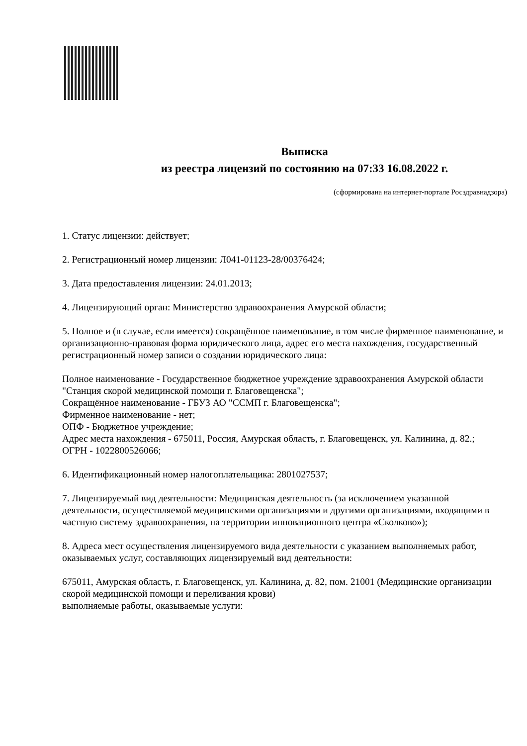Выписка
из реестра лицензий по состоянию на 07:33 16.08.2022 г.
(сформирована на интернет-портале Росздравнадзора)
1. Статус лицензии: действует;
2. Регистрационный номер лицензии: Л041-01123-28/00376424;
3. Дата предоставления лицензии: 24.01.2013;
4. Лицензирующий орган: Министерство здравоохранения Амурской области;
5. Полное и (в случае, если имеется) сокращённое наименование, в том числе фирменное наименование, и организационно-правовая форма юридического лица, адрес его места нахождения, государственный регистрационный номер записи о создании юридического лица:
Полное наименование - Государственное бюджетное учреждение здравоохранения Амурской области "Станция скорой медицинской помощи г. Благовещенска";
Сокращённое наименование - ГБУЗ АО "ССМП г. Благовещенска";
Фирменное наименование - нет;
ОПФ - Бюджетное учреждение;
Адрес места нахождения - 675011, Россия, Амурская область, г. Благовещенск, ул. Калинина, д. 82.;
ОГРН - 1022800526066;
6. Идентификационный номер налогоплательщика: 2801027537;
7. Лицензируемый вид деятельности: Медицинская деятельность (за исключением указанной деятельности, осуществляемой медицинскими организациями и другими организациями, входящими в частную систему здравоохранения, на территории инновационного центра «Сколково»);
8. Адреса мест осуществления лицензируемого вида деятельности с указанием выполняемых работ, оказываемых услуг, составляющих лицензируемый вид деятельности:
675011, Амурская область, г. Благовещенск, ул. Калинина, д. 82, пом. 21001 (Медицинские организации скорой медицинской помощи и переливания крови)
выполняемые работы, оказываемые услуги: